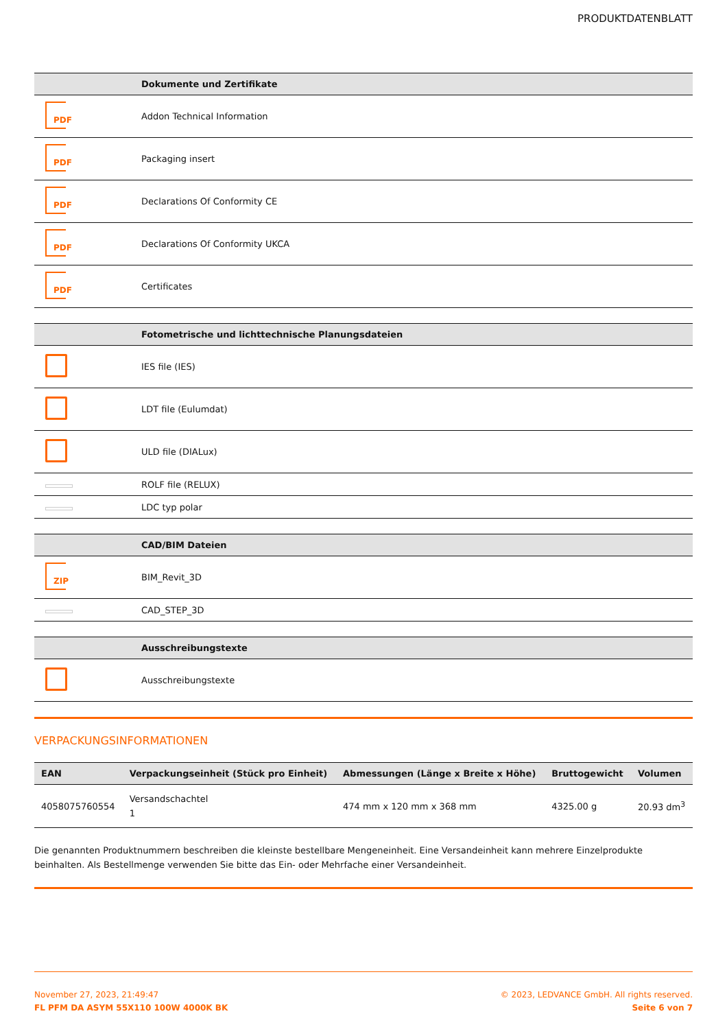PRODUKTDATENBLATT
| | Dokumente und Zertifikate |
| --- | --- |
| PDF | Addon Technical Information |
| PDF | Packaging insert |
| PDF | Declarations Of Conformity CE |
| PDF | Declarations Of Conformity UKCA |
| PDF | Certificates |
| | Fotometrische und lichttechnische Planungsdateien |
| --- | --- |
| | IES file (IES) |
| | LDT file (Eulumdat) |
| | ULD file (DIALux) |
| | ROLF file (RELUX) |
| | LDC typ polar |
| | CAD/BIM Dateien |
| --- | --- |
| ZIP | BIM_Revit_3D |
| | CAD_STEP_3D |
| | Ausschreibungstexte |
| --- | --- |
| | Ausschreibungstexte |
VERPACKUNGSINFORMATIONEN
| EAN | Verpackungseinheit (Stück pro Einheit) | Abmessungen (Länge x Breite x Höhe) | Bruttogewicht | Volumen |
| --- | --- | --- | --- | --- |
| 4058075760554 | Versandschachtel 1 | 474 mm x 120 mm x 368 mm | 4325.00 g | 20.93 dm<sup>3</sup> |
Die genannten Produktnummern beschreiben die kleinste bestellbare Mengeneinheit. Eine Versandeinheit kann mehrere Einzelprodukte beinhalten. Als Bestellmenge verwenden Sie bitte das Ein- oder Mehrfache einer Versandeinheit.
November 27, 2023, 21:49:47
FL PFM DA ASYM 55X110 100W 4000K BK
© 2023, LEDVANCE GmbH. All rights reserved.
Seite 6 von 7